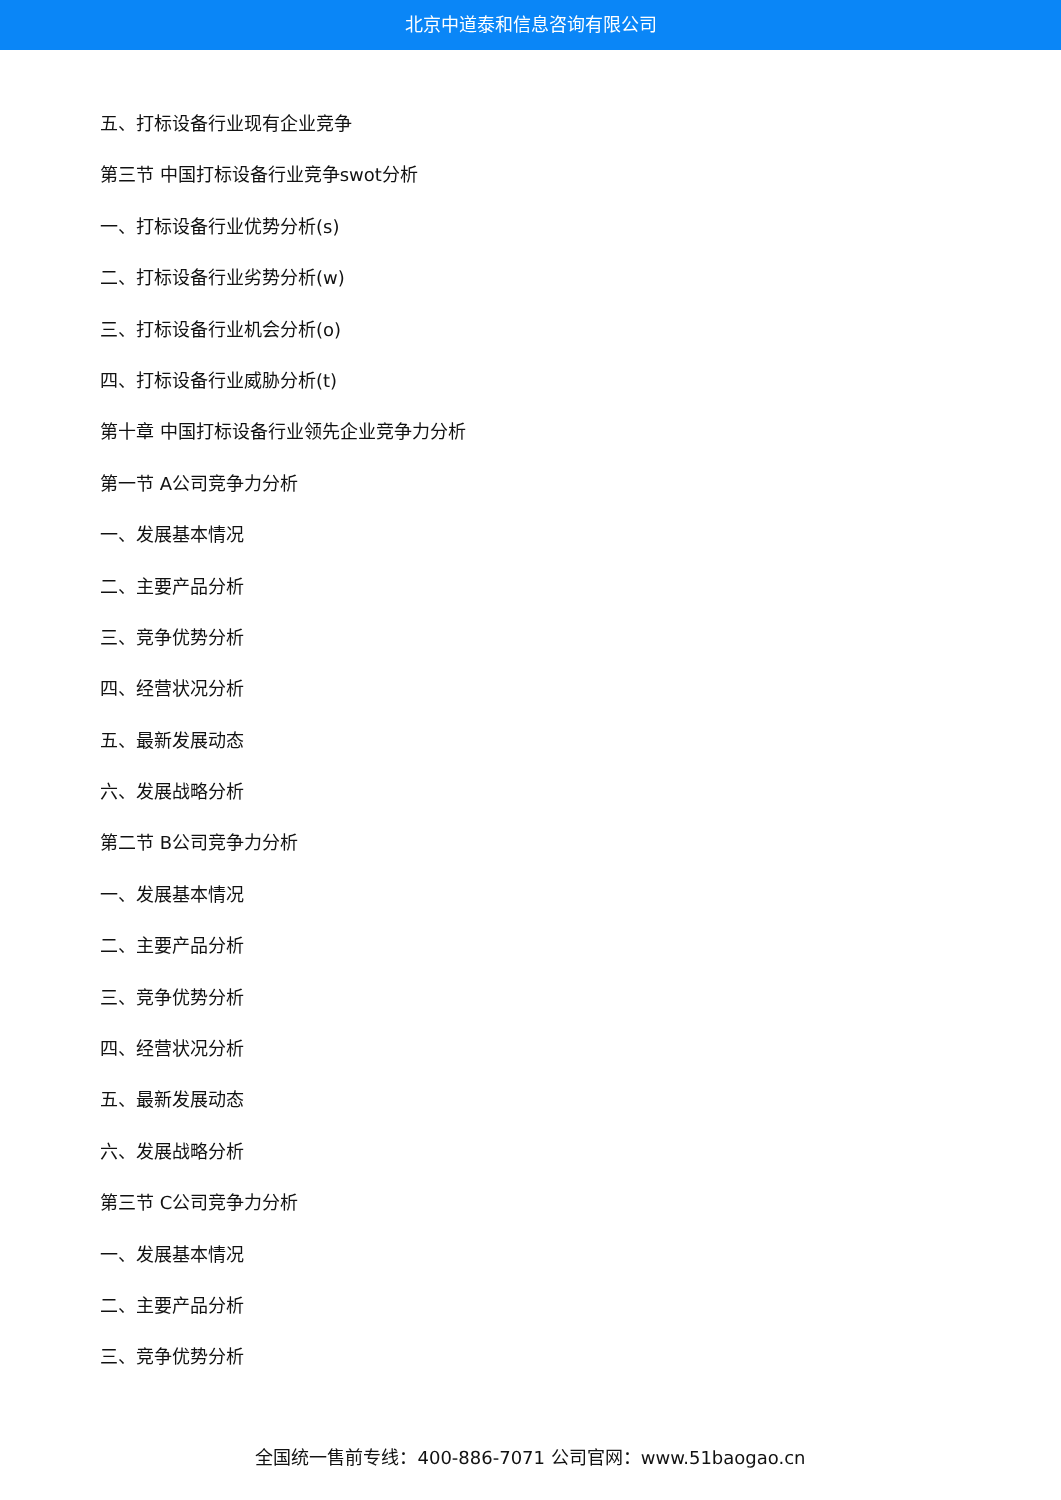北京中道泰和信息咨询有限公司
五、打标设备行业现有企业竞争
第三节 中国打标设备行业竞争swot分析
一、打标设备行业优势分析(s)
二、打标设备行业劣势分析(w)
三、打标设备行业机会分析(o)
四、打标设备行业威胁分析(t)
第十章 中国打标设备行业领先企业竞争力分析
第一节 A公司竞争力分析
一、发展基本情况
二、主要产品分析
三、竞争优势分析
四、经营状况分析
五、最新发展动态
六、发展战略分析
第二节 B公司竞争力分析
一、发展基本情况
二、主要产品分析
三、竞争优势分析
四、经营状况分析
五、最新发展动态
六、发展战略分析
第三节 C公司竞争力分析
一、发展基本情况
二、主要产品分析
三、竞争优势分析
全国统一售前专线：400-886-7071 公司官网：www.51baogao.cn